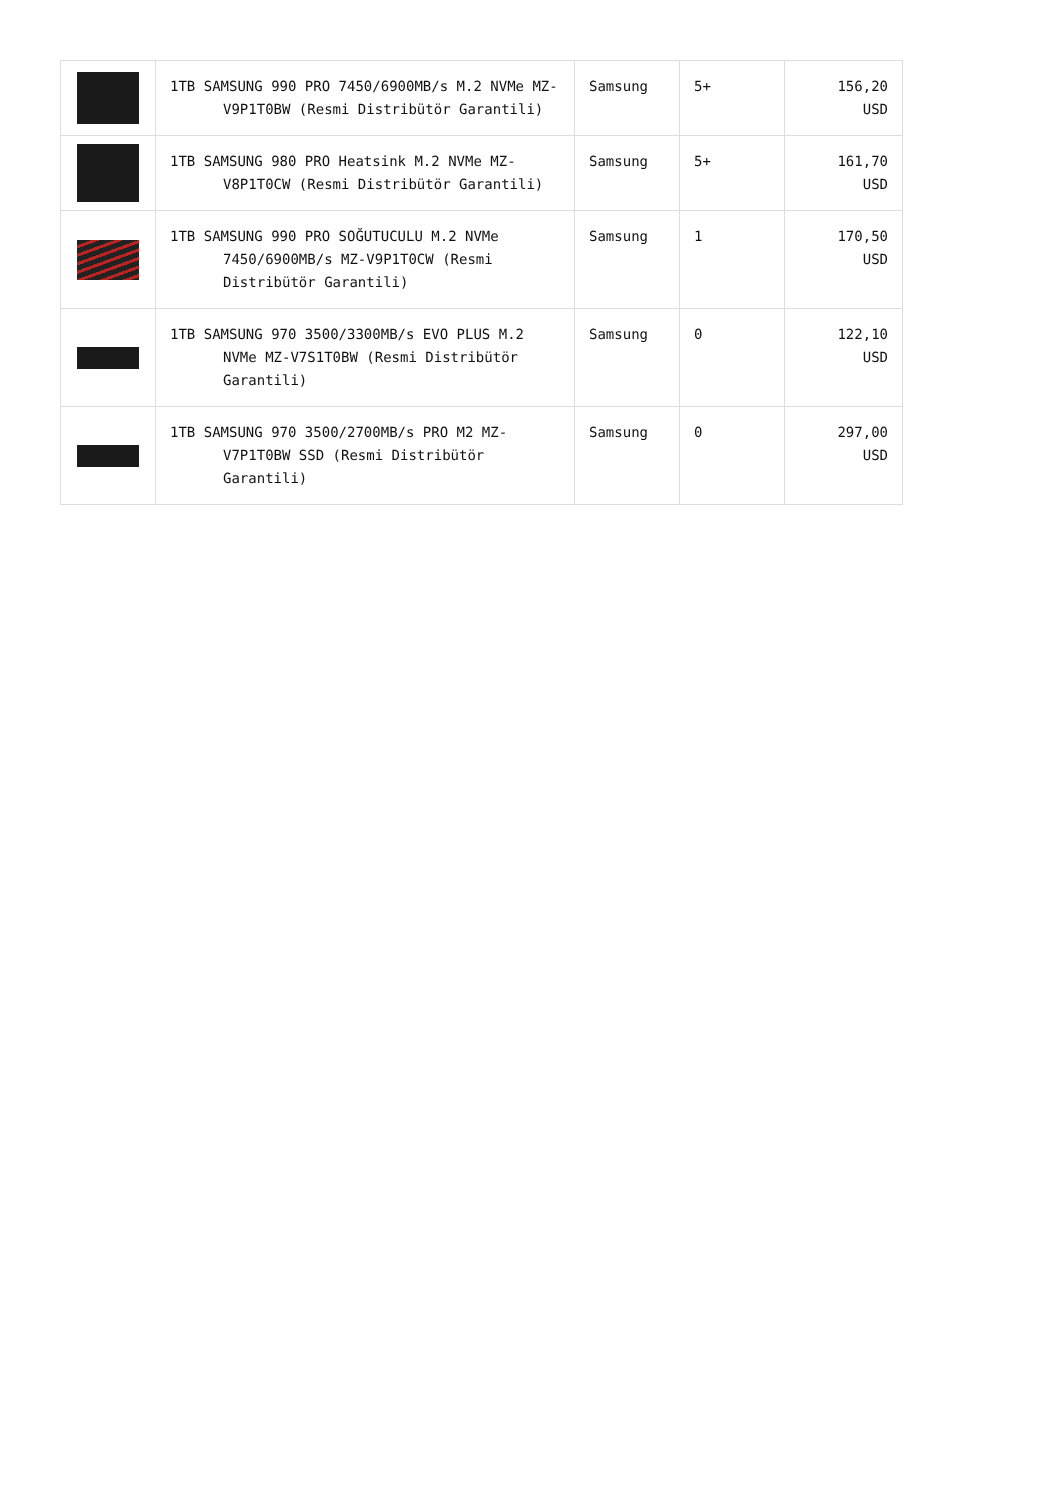| | 1TB SAMSUNG 990 PRO 7450/6900MB/s M.2 NVMe MZ-V9P1T0BW (Resmi Distribütör Garantili) | Samsung | 5+ | 156,20 USD |
| | 1TB SAMSUNG 980 PRO Heatsink M.2 NVMe MZ-V8P1T0CW (Resmi Distribütör Garantili) | Samsung | 5+ | 161,70 USD |
| | 1TB SAMSUNG 990 PRO SOĞUTUCULU M.2 NVMe 7450/6900MB/s MZ-V9P1T0CW (Resmi Distribütör Garantili) | Samsung | 1 | 170,50 USD |
| | 1TB SAMSUNG 970 3500/3300MB/s EVO PLUS M.2 NVMe MZ-V7S1T0BW (Resmi Distribütör Garantili) | Samsung | 0 | 122,10 USD |
| | 1TB SAMSUNG 970 3500/2700MB/s PRO M2 MZ-V7P1T0BW SSD (Resmi Distribütör Garantili) | Samsung | 0 | 297,00 USD |